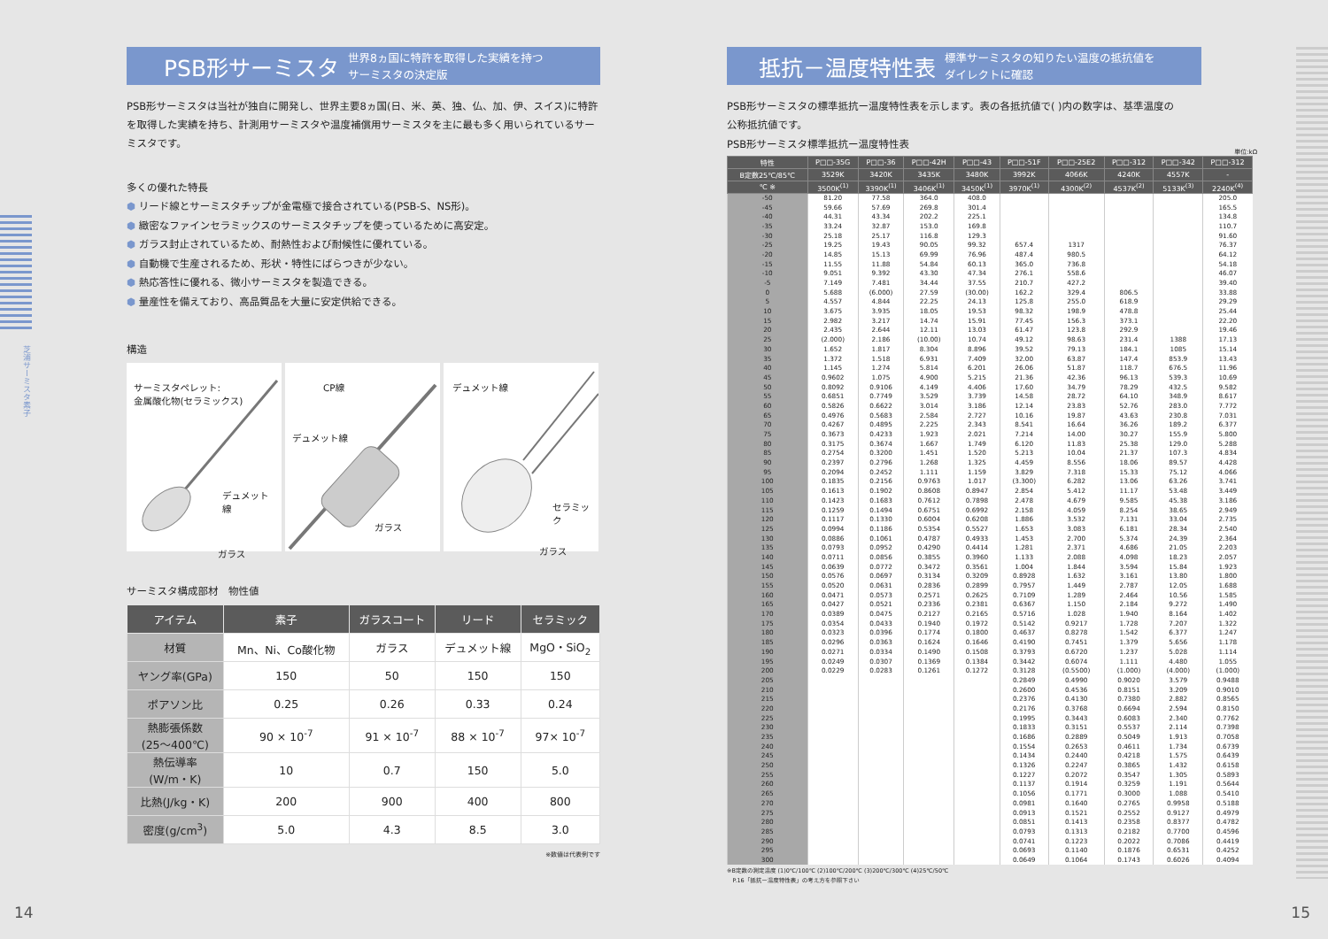芝浦サーミスタ素子
PSB形サーミスタ
世界8ヵ国に特許を取得した実績を持つ
サーミスタの決定版
PSB形サーミスタは当社が独自に開発し、世界主要8ヵ国(日、米、英、独、仏、加、伊、スイス)に特許を取得した実績を持ち、計測用サーミスタや温度補償用サーミスタを主に最も多く用いられているサーミスタです。
多くの優れた特長
⬢ リード線とサーミスタチップが金電極で接合されている(PSB-S、NS形)。
⬢ 緻密なファインセラミックスのサーミスタチップを使っているために高安定。
⬢ ガラス封止されているため、耐熱性および耐候性に優れている。
⬢ 自動機で生産されるため、形状・特性にばらつきが少ない。
⬢ 熱応答性に優れる、微小サーミスタを製造できる。
⬢ 量産性を備えており、高品質品を大量に安定供給できる。
構造
サーミスタペレット:
金属酸化物(セラミックス)
デュメット線
ガラス
CP線
デュメット線
ガラス
デュメット線
セラミック
ガラス
サーミスタ構成部材　物性値
| アイテム | 素子 | ガラスコート | リード | セラミック |
| --- | --- | --- | --- | --- |
| 材質 | Mn、Ni、Co酸化物 | ガラス | デュメット線 | MgO・SiO<sub>2</sub> |
| ヤング率(GPa) | 150 | 50 | 150 | 150 |
| ポアソン比 | 0.25 | 0.26 | 0.33 | 0.24 |
| 熱膨張係数 (25～400℃) | 90 × 10<sup>-7</sup> | 91 × 10<sup>-7</sup> | 88 × 10<sup>-7</sup> | 97× 10<sup>-7</sup> |
| 熱伝導率 (W/m・K) | 10 | 0.7 | 150 | 5.0 |
| 比熱(J/kg・K) | 200 | 900 | 400 | 800 |
| 密度(g/cm<sup>3</sup>) | 5.0 | 4.3 | 8.5 | 3.0 |
※数値は代表例です
14
抵抗－温度特性表
標準サーミスタの知りたい温度の抵抗値を
ダイレクトに確認
PSB形サーミスタの標準抵抗ー温度特性表を示します。表の各抵抗値で( )内の数字は、基準温度の
公称抵抗値です。
PSB形サーミスタ標準抵抗ー温度特性表
単位:kΩ
| 特性 | P□□-35G | P□□-36 | P□□-42H | P□□-43 | P□□-51F | P□□-25E2 | P□□-312 | P□□-342 | P□□-312 |
| --- | --- | --- | --- | --- | --- | --- | --- | --- | --- |
| B定数25℃/85℃ | 3529K | 3420K | 3435K | 3480K | 3992K | 4066K | 4240K | 4557K | - |
| ℃ ※ | 3500K<sup>(1)</sup> | 3390K<sup>(1)</sup> | 3406K<sup>(1)</sup> | 3450K<sup>(1)</sup> | 3970K<sup>(1)</sup> | 4300K<sup>(2)</sup> | 4537K<sup>(2)</sup> | 5133K<sup>(3)</sup> | 2240K<sup>(4)</sup> |
| -50 | 81.20 | 77.58 | 364.0 | 408.0 | | | | | 205.0 |
| -45 | 59.66 | 57.69 | 269.8 | 301.4 | | | | | 165.5 |
| -40 | 44.31 | 43.34 | 202.2 | 225.1 | | | | | 134.8 |
| -35 | 33.24 | 32.87 | 153.0 | 169.8 | | | | | 110.7 |
| -30 | 25.18 | 25.17 | 116.8 | 129.3 | | | | | 91.60 |
| -25 | 19.25 | 19.43 | 90.05 | 99.32 | 657.4 | 1317 | | | 76.37 |
| -20 | 14.85 | 15.13 | 69.99 | 76.96 | 487.4 | 980.5 | | | 64.12 |
| -15 | 11.55 | 11.88 | 54.84 | 60.13 | 365.0 | 736.8 | | | 54.18 |
| -10 | 9.051 | 9.392 | 43.30 | 47.34 | 276.1 | 558.6 | | | 46.07 |
| -5 | 7.149 | 7.481 | 34.44 | 37.55 | 210.7 | 427.2 | | | 39.40 |
| 0 | 5.688 | (6.000) | 27.59 | (30.00) | 162.2 | 329.4 | 806.5 | | 33.88 |
| 5 | 4.557 | 4.844 | 22.25 | 24.13 | 125.8 | 255.0 | 618.9 | | 29.29 |
| 10 | 3.675 | 3.935 | 18.05 | 19.53 | 98.32 | 198.9 | 478.8 | | 25.44 |
| 15 | 2.982 | 3.217 | 14.74 | 15.91 | 77.45 | 156.3 | 373.1 | | 22.20 |
| 20 | 2.435 | 2.644 | 12.11 | 13.03 | 61.47 | 123.8 | 292.9 | | 19.46 |
| 25 | (2.000) | 2.186 | (10.00) | 10.74 | 49.12 | 98.63 | 231.4 | 1388 | 17.13 |
| 30 | 1.652 | 1.817 | 8.304 | 8.896 | 39.52 | 79.13 | 184.1 | 1085 | 15.14 |
| 35 | 1.372 | 1.518 | 6.931 | 7.409 | 32.00 | 63.87 | 147.4 | 853.9 | 13.43 |
| 40 | 1.145 | 1.274 | 5.814 | 6.201 | 26.06 | 51.87 | 118.7 | 676.5 | 11.96 |
| 45 | 0.9602 | 1.075 | 4.900 | 5.215 | 21.36 | 42.36 | 96.13 | 539.3 | 10.69 |
| 50 | 0.8092 | 0.9106 | 4.149 | 4.406 | 17.60 | 34.79 | 78.29 | 432.5 | 9.582 |
| 55 | 0.6851 | 0.7749 | 3.529 | 3.739 | 14.58 | 28.72 | 64.10 | 348.9 | 8.617 |
| 60 | 0.5826 | 0.6622 | 3.014 | 3.186 | 12.14 | 23.83 | 52.76 | 283.0 | 7.772 |
| 65 | 0.4976 | 0.5683 | 2.584 | 2.727 | 10.16 | 19.87 | 43.63 | 230.8 | 7.031 |
| 70 | 0.4267 | 0.4895 | 2.225 | 2.343 | 8.541 | 16.64 | 36.26 | 189.2 | 6.377 |
| 75 | 0.3673 | 0.4233 | 1.923 | 2.021 | 7.214 | 14.00 | 30.27 | 155.9 | 5.800 |
| 80 | 0.3175 | 0.3674 | 1.667 | 1.749 | 6.120 | 11.83 | 25.38 | 129.0 | 5.288 |
| 85 | 0.2754 | 0.3200 | 1.451 | 1.520 | 5.213 | 10.04 | 21.37 | 107.3 | 4.834 |
| 90 | 0.2397 | 0.2796 | 1.268 | 1.325 | 4.459 | 8.556 | 18.06 | 89.57 | 4.428 |
| 95 | 0.2094 | 0.2452 | 1.111 | 1.159 | 3.829 | 7.318 | 15.33 | 75.12 | 4.066 |
| 100 | 0.1835 | 0.2156 | 0.9763 | 1.017 | (3.300) | 6.282 | 13.06 | 63.26 | 3.741 |
| 105 | 0.1613 | 0.1902 | 0.8608 | 0.8947 | 2.854 | 5.412 | 11.17 | 53.48 | 3.449 |
| 110 | 0.1423 | 0.1683 | 0.7612 | 0.7898 | 2.478 | 4.679 | 9.585 | 45.38 | 3.186 |
| 115 | 0.1259 | 0.1494 | 0.6751 | 0.6992 | 2.158 | 4.059 | 8.254 | 38.65 | 2.949 |
| 120 | 0.1117 | 0.1330 | 0.6004 | 0.6208 | 1.886 | 3.532 | 7.131 | 33.04 | 2.735 |
| 125 | 0.0994 | 0.1186 | 0.5354 | 0.5527 | 1.653 | 3.083 | 6.181 | 28.34 | 2.540 |
| 130 | 0.0886 | 0.1061 | 0.4787 | 0.4933 | 1.453 | 2.700 | 5.374 | 24.39 | 2.364 |
| 135 | 0.0793 | 0.0952 | 0.4290 | 0.4414 | 1.281 | 2.371 | 4.686 | 21.05 | 2.203 |
| 140 | 0.0711 | 0.0856 | 0.3855 | 0.3960 | 1.133 | 2.088 | 4.098 | 18.23 | 2.057 |
| 145 | 0.0639 | 0.0772 | 0.3472 | 0.3561 | 1.004 | 1.844 | 3.594 | 15.84 | 1.923 |
| 150 | 0.0576 | 0.0697 | 0.3134 | 0.3209 | 0.8928 | 1.632 | 3.161 | 13.80 | 1.800 |
| 155 | 0.0520 | 0.0631 | 0.2836 | 0.2899 | 0.7957 | 1.449 | 2.787 | 12.05 | 1.688 |
| 160 | 0.0471 | 0.0573 | 0.2571 | 0.2625 | 0.7109 | 1.289 | 2.464 | 10.56 | 1.585 |
| 165 | 0.0427 | 0.0521 | 0.2336 | 0.2381 | 0.6367 | 1.150 | 2.184 | 9.272 | 1.490 |
| 170 | 0.0389 | 0.0475 | 0.2127 | 0.2165 | 0.5716 | 1.028 | 1.940 | 8.164 | 1.402 |
| 175 | 0.0354 | 0.0433 | 0.1940 | 0.1972 | 0.5142 | 0.9217 | 1.728 | 7.207 | 1.322 |
| 180 | 0.0323 | 0.0396 | 0.1774 | 0.1800 | 0.4637 | 0.8278 | 1.542 | 6.377 | 1.247 |
| 185 | 0.0296 | 0.0363 | 0.1624 | 0.1646 | 0.4190 | 0.7451 | 1.379 | 5.656 | 1.178 |
| 190 | 0.0271 | 0.0334 | 0.1490 | 0.1508 | 0.3793 | 0.6720 | 1.237 | 5.028 | 1.114 |
| 195 | 0.0249 | 0.0307 | 0.1369 | 0.1384 | 0.3442 | 0.6074 | 1.111 | 4.480 | 1.055 |
| 200 | 0.0229 | 0.0283 | 0.1261 | 0.1272 | 0.3128 | (0.5500) | (1.000) | (4.000) | (1.000) |
| 205 | | | | | 0.2849 | 0.4990 | 0.9020 | 3.579 | 0.9488 |
| 210 | | | | | 0.2600 | 0.4536 | 0.8151 | 3.209 | 0.9010 |
| 215 | | | | | 0.2376 | 0.4130 | 0.7380 | 2.882 | 0.8565 |
| 220 | | | | | 0.2176 | 0.3768 | 0.6694 | 2.594 | 0.8150 |
| 225 | | | | | 0.1995 | 0.3443 | 0.6083 | 2.340 | 0.7762 |
| 230 | | | | | 0.1833 | 0.3151 | 0.5537 | 2.114 | 0.7398 |
| 235 | | | | | 0.1686 | 0.2889 | 0.5049 | 1.913 | 0.7058 |
| 240 | | | | | 0.1554 | 0.2653 | 0.4611 | 1.734 | 0.6739 |
| 245 | | | | | 0.1434 | 0.2440 | 0.4218 | 1.575 | 0.6439 |
| 250 | | | | | 0.1326 | 0.2247 | 0.3865 | 1.432 | 0.6158 |
| 255 | | | | | 0.1227 | 0.2072 | 0.3547 | 1.305 | 0.5893 |
| 260 | | | | | 0.1137 | 0.1914 | 0.3259 | 1.191 | 0.5644 |
| 265 | | | | | 0.1056 | 0.1771 | 0.3000 | 1.088 | 0.5410 |
| 270 | | | | | 0.0981 | 0.1640 | 0.2765 | 0.9958 | 0.5188 |
| 275 | | | | | 0.0913 | 0.1521 | 0.2552 | 0.9127 | 0.4979 |
| 280 | | | | | 0.0851 | 0.1413 | 0.2358 | 0.8377 | 0.4782 |
| 285 | | | | | 0.0793 | 0.1313 | 0.2182 | 0.7700 | 0.4596 |
| 290 | | | | | 0.0741 | 0.1223 | 0.2022 | 0.7086 | 0.4419 |
| 295 | | | | | 0.0693 | 0.1140 | 0.1876 | 0.6531 | 0.4252 |
| 300 | | | | | 0.0649 | 0.1064 | 0.1743 | 0.6026 | 0.4094 |
※B定数の測定温度 (1)0℃/100℃ (2)100℃/200℃ (3)200℃/300℃ (4)25℃/50℃
　P.16「抵抗ー温度特性表」の考え方を参照下さい
15